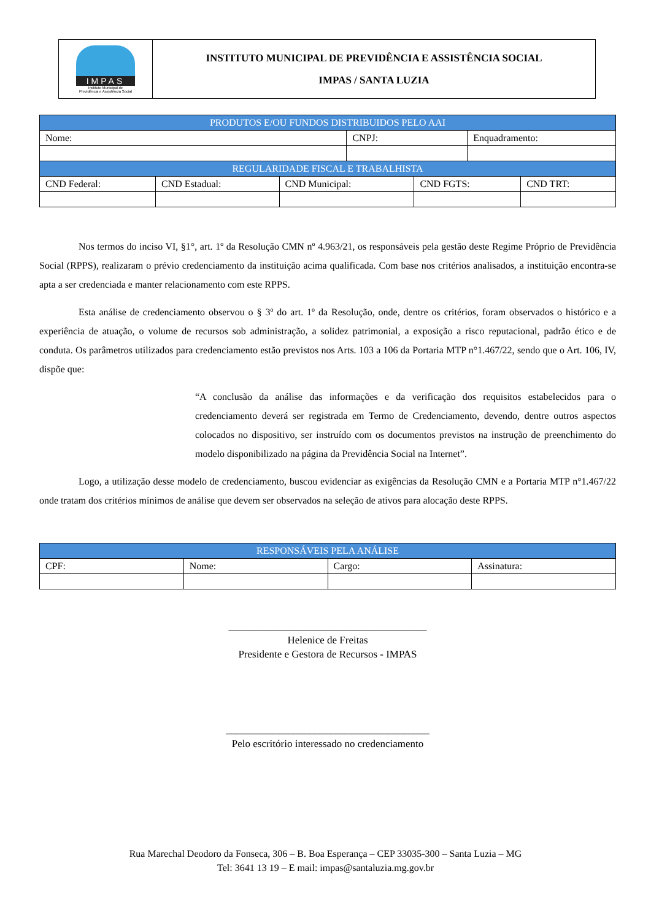| IMPAS Instituto Municipal de Previdência e Assistência Social | INSTITUTO MUNICIPAL DE PREVIDÊNCIA E ASSISTÊNCIA SOCIAL IMPAS / SANTA LUZIA |
| PRODUTOS E/OU FUNDOS DISTRIBUIDOS PELO AAI | | | | | | |
| --- | --- | --- | --- | --- | --- | --- |
| Nome: | | | CNPJ: | | Enquadramento: | |
| REGULARIDADE FISCAL E TRABALHISTA | | | | | | |
| CND Federal: | CND Estadual: | CND Municipal: | | CND FGTS: | | CND TRT: |
Nos termos do inciso VI, §1°, art. 1º da Resolução CMN nº 4.963/21, os responsáveis pela gestão deste Regime Próprio de Previdência Social (RPPS), realizaram o prévio credenciamento da instituição acima qualificada. Com base nos critérios analisados, a instituição encontra-se apta a ser credenciada e manter relacionamento com este RPPS.
Esta análise de credenciamento observou o § 3º do art. 1º da Resolução, onde, dentre os critérios, foram observados o histórico e a experiência de atuação, o volume de recursos sob administração, a solidez patrimonial, a exposição a risco reputacional, padrão ético e de conduta. Os parâmetros utilizados para credenciamento estão previstos nos Arts. 103 a 106 da Portaria MTP n°1.467/22, sendo que o Art. 106, IV, dispõe que:
“A conclusão da análise das informações e da verificação dos requisitos estabelecidos para o credenciamento deverá ser registrada em Termo de Credenciamento, devendo, dentre outros aspectos colocados no dispositivo, ser instruído com os documentos previstos na instrução de preenchimento do modelo disponibilizado na página da Previdência Social na Internet”.
Logo, a utilização desse modelo de credenciamento, buscou evidenciar as exigências da Resolução CMN e a Portaria MTP n°1.467/22 onde tratam dos critérios mínimos de análise que devem ser observados na seleção de ativos para alocação deste RPPS.
| RESPONSÁVEIS PELA ANÁLISE | | | |
| --- | --- | --- | --- |
| CPF: | Nome: | Cargo: | Assinatura: |
______________________________________
Helenice de Freitas
Presidente e Gestora de Recursos - IMPAS
_______________________________________
Pelo escritório interessado no credenciamento
Rua Marechal Deodoro da Fonseca, 306 – B. Boa Esperança – CEP 33035-300 – Santa Luzia – MG
Tel: 3641 13 19 – E mail: impas@santaluzia.mg.gov.br